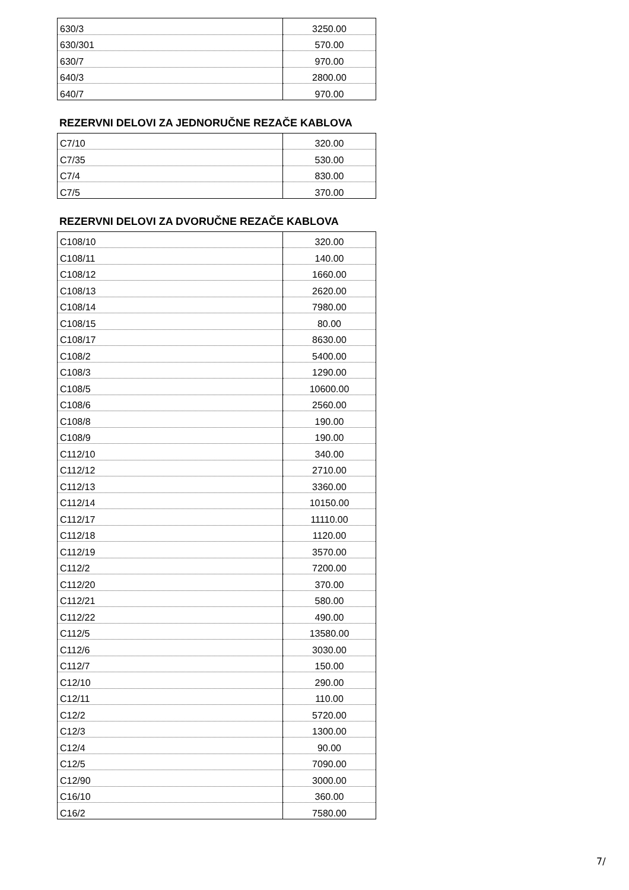| 630/3 | 3250.00 |
| 630/301 | 570.00 |
| 630/7 | 970.00 |
| 640/3 | 2800.00 |
| 640/7 | 970.00 |
REZERVNI DELOVI ZA JEDNORUČNE REZAČE KABLOVA
| C7/10 | 320.00 |
| C7/35 | 530.00 |
| C7/4 | 830.00 |
| C7/5 | 370.00 |
REZERVNI DELOVI ZA DVORUČNE REZAČE KABLOVA
| C108/10 | 320.00 |
| C108/11 | 140.00 |
| C108/12 | 1660.00 |
| C108/13 | 2620.00 |
| C108/14 | 7980.00 |
| C108/15 | 80.00 |
| C108/17 | 8630.00 |
| C108/2 | 5400.00 |
| C108/3 | 1290.00 |
| C108/5 | 10600.00 |
| C108/6 | 2560.00 |
| C108/8 | 190.00 |
| C108/9 | 190.00 |
| C112/10 | 340.00 |
| C112/12 | 2710.00 |
| C112/13 | 3360.00 |
| C112/14 | 10150.00 |
| C112/17 | 11110.00 |
| C112/18 | 1120.00 |
| C112/19 | 3570.00 |
| C112/2 | 7200.00 |
| C112/20 | 370.00 |
| C112/21 | 580.00 |
| C112/22 | 490.00 |
| C112/5 | 13580.00 |
| C112/6 | 3030.00 |
| C112/7 | 150.00 |
| C12/10 | 290.00 |
| C12/11 | 110.00 |
| C12/2 | 5720.00 |
| C12/3 | 1300.00 |
| C12/4 | 90.00 |
| C12/5 | 7090.00 |
| C12/90 | 3000.00 |
| C16/10 | 360.00 |
| C16/2 | 7580.00 |
7/